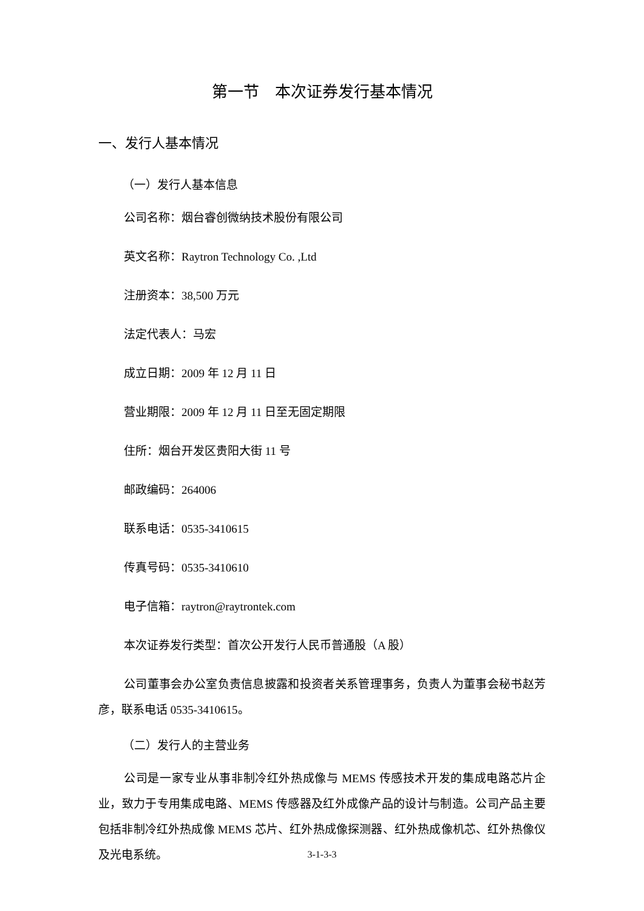第一节　本次证券发行基本情况
一、发行人基本情况
（一）发行人基本信息
公司名称：烟台睿创微纳技术股份有限公司
英文名称：Raytron Technology Co. ,Ltd
注册资本：38,500 万元
法定代表人：马宏
成立日期：2009 年 12 月 11 日
营业期限：2009 年 12 月 11 日至无固定期限
住所：烟台开发区贵阳大街 11 号
邮政编码：264006
联系电话：0535-3410615
传真号码：0535-3410610
电子信箱：raytron@raytrontek.com
本次证券发行类型：首次公开发行人民币普通股（A 股）
公司董事会办公室负责信息披露和投资者关系管理事务，负责人为董事会秘书赵芳彦，联系电话 0535-3410615。
（二）发行人的主营业务
公司是一家专业从事非制冷红外热成像与 MEMS 传感技术开发的集成电路芯片企业，致力于专用集成电路、MEMS 传感器及红外成像产品的设计与制造。公司产品主要包括非制冷红外热成像 MEMS 芯片、红外热成像探测器、红外热成像机芯、红外热像仪及光电系统。
3-1-3-3